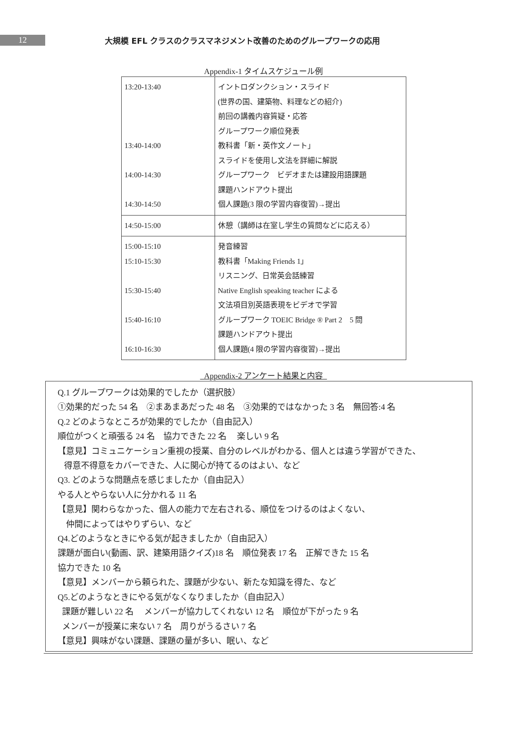12
大規模 EFL クラスのクラスマネジメント改善のためのグループワークの応用
Appendix-1 タイムスケジュール例
| 13:20-13:40 13:40-14:00 14:00-14:30 14:30-14:50 | イントロダンクション・スライド (世界の国、建築物、料理などの紹介) 前回の講義内容質疑・応答 グループワーク順位発表 教科書「新・英作文ノート」 スライドを使用し文法を詳細に解説 グループワーク ビデオまたは建設用語課題 課題ハンドアウト提出 個人課題(3 限の学習内容復習)→提出 |
| 14:50-15:00 | 休憩（講師は在室し学生の質問などに応える） |
| 15:00-15:10 15:10-15:30 15:30-15:40 15:40-16:10 16:10-16:30 | 発音練習 教科書「Making Friends 1」 リスニング、日常英会話練習 Native English speaking teacher による 文法項目別英語表現をビデオで学習 グループワーク TOEIC Bridge ® Part 2 5 問 課題ハンドアウト提出 個人課題(4 限の学習内容復習)→提出 |
Appendix-2 アンケート結果と内容
Q.1 グループワークは効果的でしたか（選択肢）
①効果的だった 54 名　②まあまあだった 48 名　③効果的ではなかった 3 名　無回答:4 名
Q.2 どのようなところが効果的でしたか（自由記入）
順位がつくと頑張る 24 名　協力できた 22 名　 楽しい 9 名
【意見】コミュニケーション重視の授業、自分のレベルがわかる、個人とは違う学習ができた、
得意不得意をカバーできた、人に関心が持てるのはよい、など
Q3. どのような問題点を感じましたか（自由記入）
やる人とやらない人に分かれる 11 名
【意見】関わらなかった、個人の能力で左右される、順位をつけるのはよくない、
仲間によってはやりずらい、など
Q4.どのようなときにやる気が起きましたか（自由記入）
課題が面白い(動画、訳、建築用語クイズ)18 名　順位発表 17 名　正解できた 15 名
協力できた 10 名
【意見】メンバーから頼られた、課題が少ない、新たな知識を得た、など
Q5.どのようなときにやる気がなくなりましたか（自由記入）
課題が難しい 22 名　 メンバーが協力してくれない 12 名　順位が下がった 9 名
メンバーが授業に来ない 7 名　周りがうるさい 7 名
【意見】興味がない課題、課題の量が多い、眠い、など